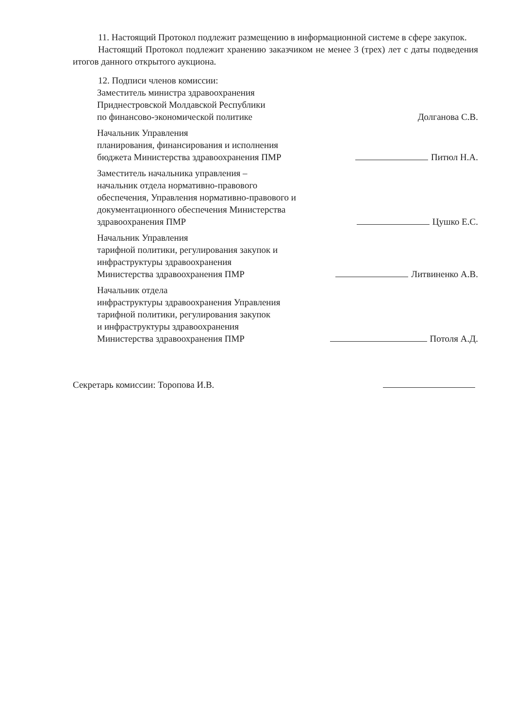11. Настоящий Протокол подлежит размещению в информационной системе в сфере закупок.
Настоящий Протокол подлежит хранению заказчиком не менее 3 (трех) лет с даты подведения итогов данного открытого аукциона.
12. Подписи членов комиссии:
Заместитель министра здравоохранения
Приднестровской Молдавской Республики
по финансово-экономической политике
Долганова С.В.
Начальник Управления
планирования, финансирования и исполнения бюджета Министерства здравоохранения ПМР
Питюл Н.А.
Заместитель начальника управления –
начальник отдела нормативно-правового обеспечения, Управления нормативно-правового и документационного обеспечения Министерства здравоохранения ПМР
Цушко Е.С.
Начальник Управления
тарифной политики, регулирования закупок и инфраструктуры здравоохранения
Министерства здравоохранения ПМР
Литвиненко А.В.
Начальник отдела
инфраструктуры здравоохранения Управления тарифной политики, регулирования закупок
и инфраструктуры здравоохранения
Министерства здравоохранения ПМР
Потоля А.Д.
Секретарь комиссии: Торопова И.В.